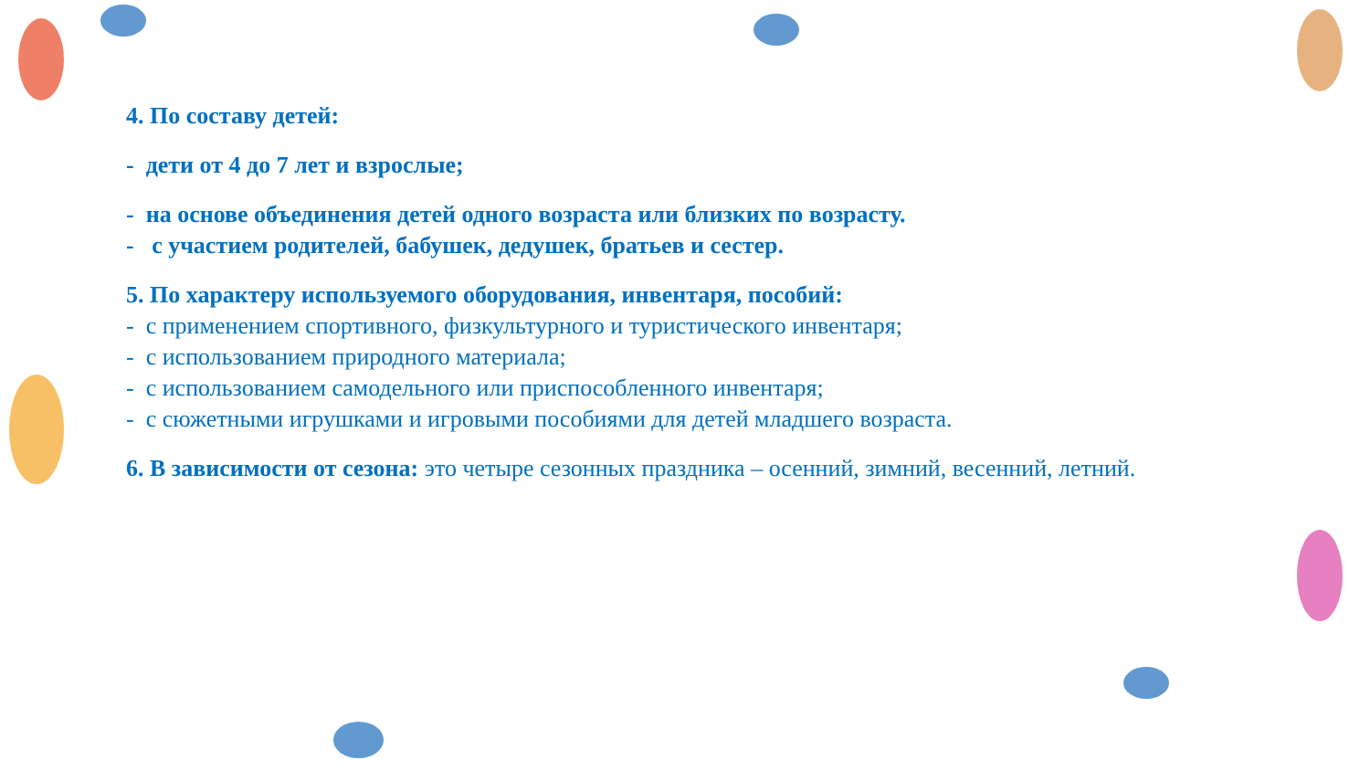4. По составу детей:
- дети от 4 до 7 лет и взрослые;
- на основе объединения детей одного возраста или близких по возрасту.
- с участием родителей, бабушек, дедушек, братьев и сестер.
5. По характеру используемого оборудования, инвентаря, пособий:
- с применением спортивного, физкультурного и туристического инвентаря;
- с использованием природного материала;
- с использованием самодельного или приспособленного инвентаря;
- с сюжетными игрушками и игровыми пособиями для детей младшего возраста.
6. В зависимости от сезона: это четыре сезонных праздника – осенний, зимний, весенний, летний.